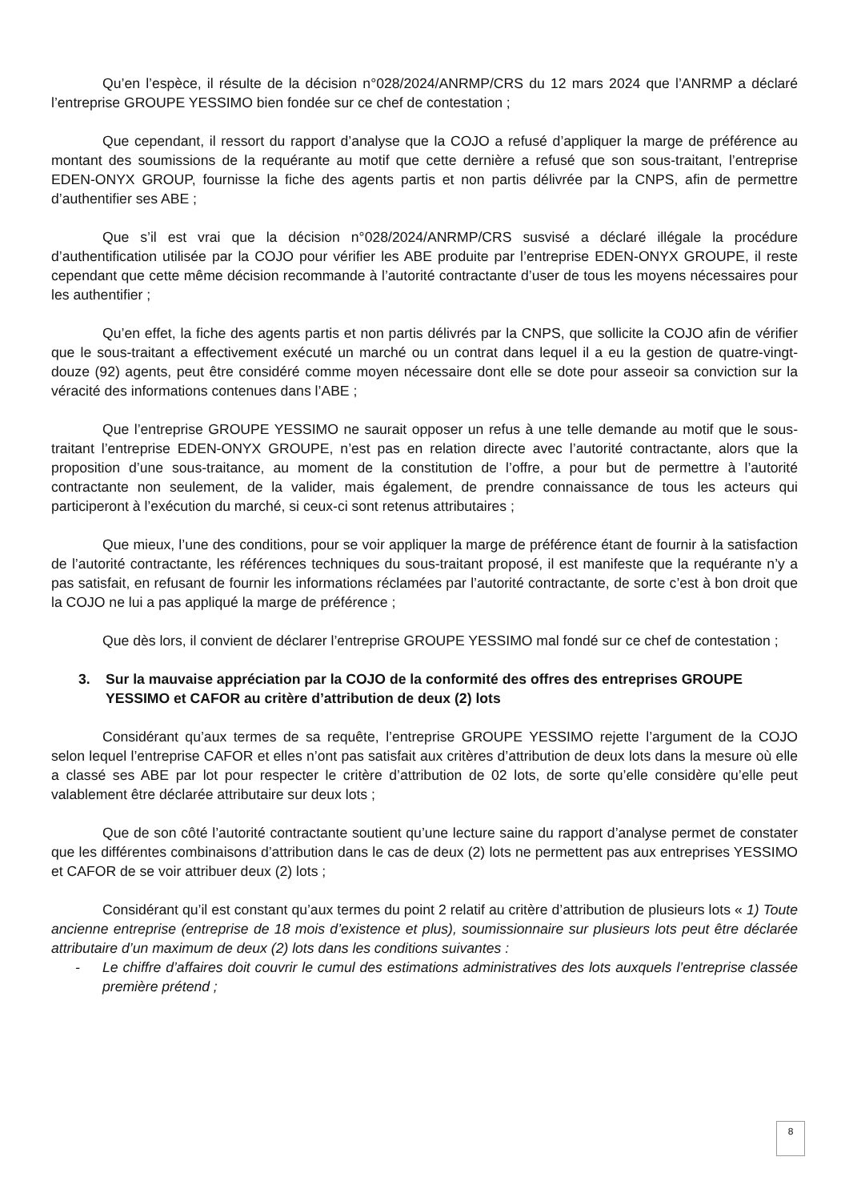Qu’en l’espèce, il résulte de la décision n°028/2024/ANRMP/CRS du 12 mars 2024 que l’ANRMP a déclaré l’entreprise GROUPE YESSIMO bien fondée sur ce chef de contestation ;
Que cependant, il ressort du rapport d’analyse que la COJO a refusé d’appliquer la marge de préférence au montant des soumissions de la requérante au motif que cette dernière a refusé que son sous-traitant, l’entreprise EDEN-ONYX GROUP, fournisse la fiche des agents partis et non partis délivrée par la CNPS, afin de permettre d’authentifier ses ABE ;
Que s’il est vrai que la décision n°028/2024/ANRMP/CRS susvisé a déclaré illégale la procédure d’authentification utilisée par la COJO pour vérifier les ABE produite par l’entreprise EDEN-ONYX GROUPE, il reste cependant que cette même décision recommande à l’autorité contractante d’user de tous les moyens nécessaires pour les authentifier ;
Qu’en effet, la fiche des agents partis et non partis délivrés par la CNPS, que sollicite la COJO afin de vérifier que le sous-traitant a effectivement exécuté un marché ou un contrat dans lequel il a eu la gestion de quatre-vingt-douze (92) agents, peut être considéré comme moyen nécessaire dont elle se dote pour asseoir sa conviction sur la véracité des informations contenues dans l’ABE ;
Que l’entreprise GROUPE YESSIMO ne saurait opposer un refus à une telle demande au motif que le sous-traitant l’entreprise EDEN-ONYX GROUPE, n’est pas en relation directe avec l’autorité contractante, alors que la proposition d’une sous-traitance, au moment de la constitution de l’offre, a pour but de permettre à l’autorité contractante non seulement, de la valider, mais également, de prendre connaissance de tous les acteurs qui participeront à l’exécution du marché, si ceux-ci sont retenus attributaires ;
Que mieux, l’une des conditions, pour se voir appliquer la marge de préférence étant de fournir à la satisfaction de l’autorité contractante, les références techniques du sous-traitant proposé, il est manifeste que la requérante n’y a pas satisfait, en refusant de fournir les informations réclamées par l’autorité contractante, de sorte c’est à bon droit que la COJO ne lui a pas appliqué la marge de préférence ;
Que dès lors, il convient de déclarer l’entreprise GROUPE YESSIMO mal fondé sur ce chef de contestation ;
3. Sur la mauvaise appréciation par la COJO de la conformité des offres des entreprises GROUPE YESSIMO et CAFOR au critère d’attribution de deux (2) lots
Considérant qu’aux termes de sa requête, l’entreprise GROUPE YESSIMO rejette l’argument de la COJO selon lequel l’entreprise CAFOR et elles n’ont pas satisfait aux critères d’attribution de deux lots dans la mesure où elle a classé ses ABE par lot pour respecter le critère d’attribution de 02 lots, de sorte qu’elle considère qu’elle peut valablement être déclarée attributaire sur deux lots ;
Que de son côté l’autorité contractante soutient qu’une lecture saine du rapport d’analyse permet de constater que les différentes combinaisons d’attribution dans le cas de deux (2) lots ne permettent pas aux entreprises YESSIMO et CAFOR de se voir attribuer deux (2) lots ;
Considérant qu’il est constant qu’aux termes du point 2 relatif au critère d’attribution de plusieurs lots « 1) Toute ancienne entreprise (entreprise de 18 mois d’existence et plus), soumissionnaire sur plusieurs lots peut être déclarée attributaire d’un maximum de deux (2) lots dans les conditions suivantes :
- Le chiffre d’affaires doit couvrir le cumul des estimations administratives des lots auxquels l’entreprise classée première prétend ;
8